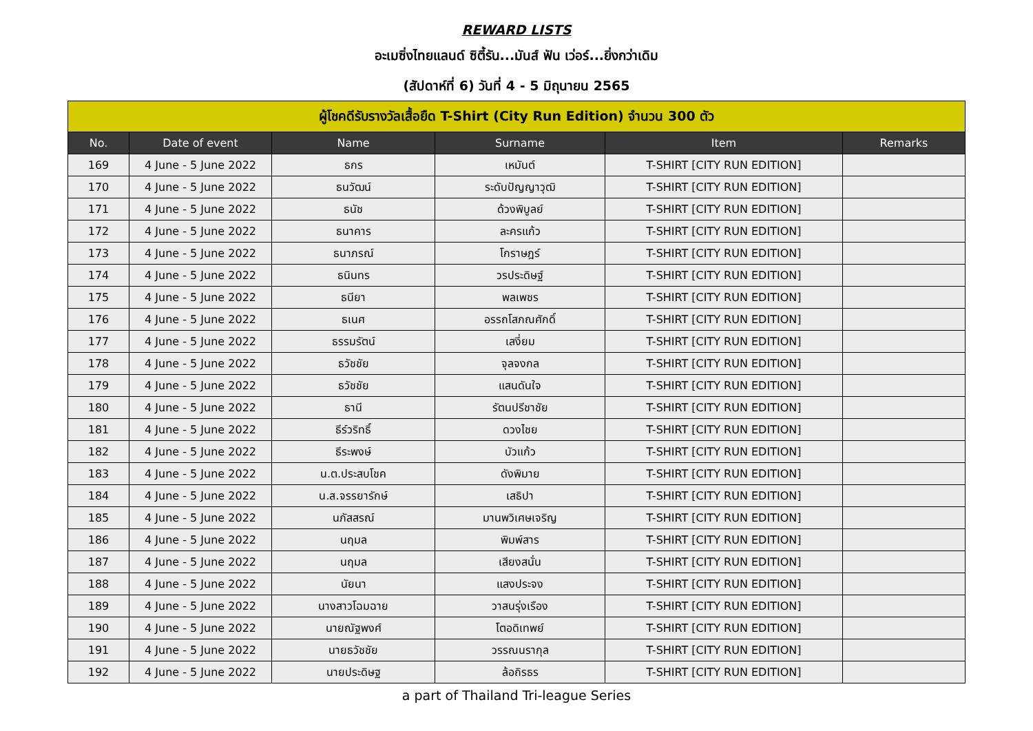REWARD LISTS
อะเมซิ่งไทยแลนด์ ซิตี้รัน...มันส์ ฟัน เว่อร์...ยิ่งกว่าเดิม
(สัปดาห์ที่ 6) วันที่ 4 - 5 มิถุนายน 2565
| ผู้โชคดีรับรางวัลเสื้อยืด T-Shirt (City Run Edition) จำนวน 300 ตัว | | | | | |
| No. | Date of event | Name | Surname | Item | Remarks |
| 169 | 4 June - 5 June 2022 | ธกร | เหมันต์ | T-SHIRT [CITY RUN EDITION] | |
| 170 | 4 June - 5 June 2022 | ธนวัฒน์ | ระดับปัญญาวุฒิ | T-SHIRT [CITY RUN EDITION] | |
| 171 | 4 June - 5 June 2022 | ธนัช | ด้วงพิบูลย์ | T-SHIRT [CITY RUN EDITION] | |
| 172 | 4 June - 5 June 2022 | ธนาคาร | ละครแก้ว | T-SHIRT [CITY RUN EDITION] | |
| 173 | 4 June - 5 June 2022 | ธนาภรณ์ | โกราษฎร์ | T-SHIRT [CITY RUN EDITION] | |
| 174 | 4 June - 5 June 2022 | ธนินทร | วรประดิษฐ์ | T-SHIRT [CITY RUN EDITION] | |
| 175 | 4 June - 5 June 2022 | ธนียา | พลเพชร | T-SHIRT [CITY RUN EDITION] | |
| 176 | 4 June - 5 June 2022 | ธเนศ | อรรถโสภณศักดิ์ | T-SHIRT [CITY RUN EDITION] | |
| 177 | 4 June - 5 June 2022 | ธรรมรัตน์ | เสงี่ยม | T-SHIRT [CITY RUN EDITION] | |
| 178 | 4 June - 5 June 2022 | ธวัชชัย | จุลจงกล | T-SHIRT [CITY RUN EDITION] | |
| 179 | 4 June - 5 June 2022 | ธวัชชัย | แสนดันใจ | T-SHIRT [CITY RUN EDITION] | |
| 180 | 4 June - 5 June 2022 | ธานี | รัตนปรีชาชัย | T-SHIRT [CITY RUN EDITION] | |
| 181 | 4 June - 5 June 2022 | ธีร์วริทธิ์ | ดวงไชย | T-SHIRT [CITY RUN EDITION] | |
| 182 | 4 June - 5 June 2022 | ธีระพงษ์ | บัวแก้ว | T-SHIRT [CITY RUN EDITION] | |
| 183 | 4 June - 5 June 2022 | น.ต.ประสบโชค | ดังพิมาย | T-SHIRT [CITY RUN EDITION] | |
| 184 | 4 June - 5 June 2022 | น.ส.จรรยารักษ์ | เสธิปา | T-SHIRT [CITY RUN EDITION] | |
| 185 | 4 June - 5 June 2022 | นภัสสรณ์ | มานพวิเศษเจริญ | T-SHIRT [CITY RUN EDITION] | |
| 186 | 4 June - 5 June 2022 | นฤมล | พิมพ์สาร | T-SHIRT [CITY RUN EDITION] | |
| 187 | 4 June - 5 June 2022 | นฤมล | เสียงสนั่น | T-SHIRT [CITY RUN EDITION] | |
| 188 | 4 June - 5 June 2022 | นัยนา | แสงประจง | T-SHIRT [CITY RUN EDITION] | |
| 189 | 4 June - 5 June 2022 | นางสาวโฉมฉาย | วาสนรุ่งเรือง | T-SHIRT [CITY RUN EDITION] | |
| 190 | 4 June - 5 June 2022 | นายณัฐพงศ์ | โตอดิเทพย์ | T-SHIRT [CITY RUN EDITION] | |
| 191 | 4 June - 5 June 2022 | นายธวัชชัย | วรรณนรากุล | T-SHIRT [CITY RUN EDITION] | |
| 192 | 4 June - 5 June 2022 | นายประดิษฐ | ล้อถิรธร | T-SHIRT [CITY RUN EDITION] | |
a part of Thailand Tri-league Series